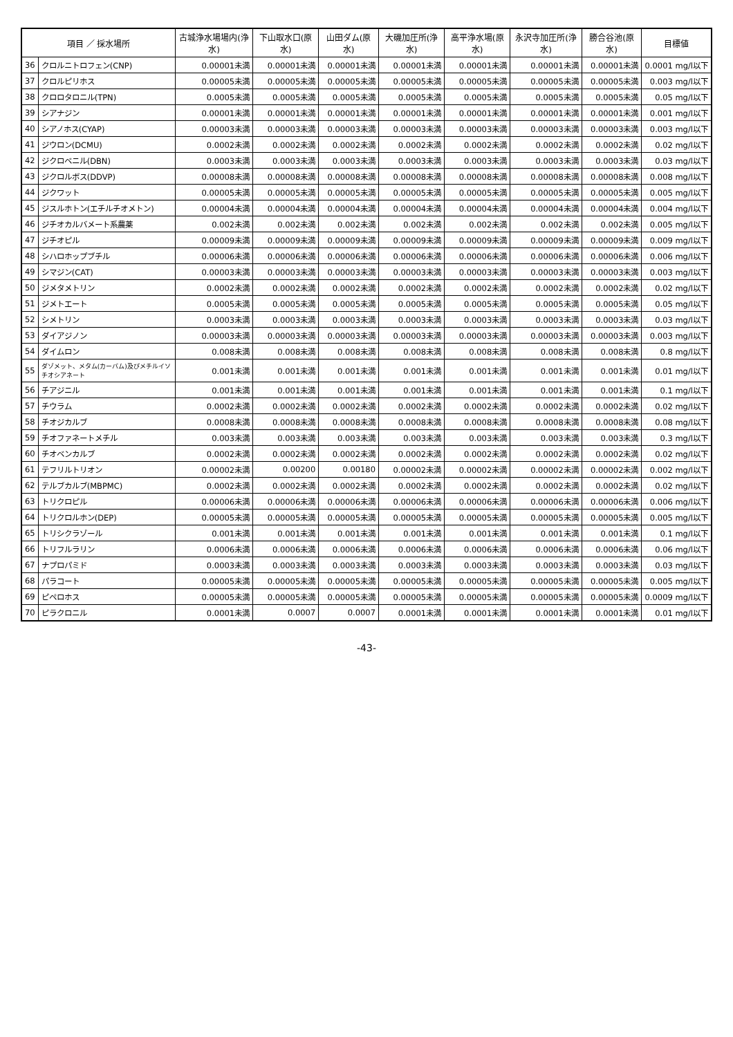| 項目 ／ 採水場所 | | 古城浄水場場内(浄水) | 下山取水口(原水) | 山田ダム(原水) | 大磯加圧所(浄水) | 高平浄水場(原水) | 永沢寺加圧所(浄水) | 勝合谷池(原水) | 目標値 |
| --- | --- | --- | --- | --- | --- | --- | --- | --- | --- |
| 36 | クロルニトロフェン(CNP) | 0.00001未満 | 0.00001未満 | 0.00001未満 | 0.00001未満 | 0.00001未満 | 0.00001未満 | 0.00001未満 | 0.0001 mg/l以下 |
| 37 | クロルピリホス | 0.00005未満 | 0.00005未満 | 0.00005未満 | 0.00005未満 | 0.00005未満 | 0.00005未満 | 0.00005未満 | 0.003 mg/l以下 |
| 38 | クロロタロニル(TPN) | 0.0005未満 | 0.0005未満 | 0.0005未満 | 0.0005未満 | 0.0005未満 | 0.0005未満 | 0.0005未満 | 0.05 mg/l以下 |
| 39 | シアナジン | 0.00001未満 | 0.00001未満 | 0.00001未満 | 0.00001未満 | 0.00001未満 | 0.00001未満 | 0.00001未満 | 0.001 mg/l以下 |
| 40 | シアノホス(CYAP) | 0.00003未満 | 0.00003未満 | 0.00003未満 | 0.00003未満 | 0.00003未満 | 0.00003未満 | 0.00003未満 | 0.003 mg/l以下 |
| 41 | ジウロン(DCMU) | 0.0002未満 | 0.0002未満 | 0.0002未満 | 0.0002未満 | 0.0002未満 | 0.0002未満 | 0.0002未満 | 0.02 mg/l以下 |
| 42 | ジクロベニル(DBN) | 0.0003未満 | 0.0003未満 | 0.0003未満 | 0.0003未満 | 0.0003未満 | 0.0003未満 | 0.0003未満 | 0.03 mg/l以下 |
| 43 | ジクロルボス(DDVP) | 0.00008未満 | 0.00008未満 | 0.00008未満 | 0.00008未満 | 0.00008未満 | 0.00008未満 | 0.00008未満 | 0.008 mg/l以下 |
| 44 | ジクワット | 0.00005未満 | 0.00005未満 | 0.00005未満 | 0.00005未満 | 0.00005未満 | 0.00005未満 | 0.00005未満 | 0.005 mg/l以下 |
| 45 | ジスルホトン(エチルチオメトン) | 0.00004未満 | 0.00004未満 | 0.00004未満 | 0.00004未満 | 0.00004未満 | 0.00004未満 | 0.00004未満 | 0.004 mg/l以下 |
| 46 | ジチオカルバメート系農薬 | 0.002未満 | 0.002未満 | 0.002未満 | 0.002未満 | 0.002未満 | 0.002未満 | 0.002未満 | 0.005 mg/l以下 |
| 47 | ジチオピル | 0.00009未満 | 0.00009未満 | 0.00009未満 | 0.00009未満 | 0.00009未満 | 0.00009未満 | 0.00009未満 | 0.009 mg/l以下 |
| 48 | シハロホップブチル | 0.00006未満 | 0.00006未満 | 0.00006未満 | 0.00006未満 | 0.00006未満 | 0.00006未満 | 0.00006未満 | 0.006 mg/l以下 |
| 49 | シマジン(CAT) | 0.00003未満 | 0.00003未満 | 0.00003未満 | 0.00003未満 | 0.00003未満 | 0.00003未満 | 0.00003未満 | 0.003 mg/l以下 |
| 50 | ジメタメトリン | 0.0002未満 | 0.0002未満 | 0.0002未満 | 0.0002未満 | 0.0002未満 | 0.0002未満 | 0.0002未満 | 0.02 mg/l以下 |
| 51 | ジメトエート | 0.0005未満 | 0.0005未満 | 0.0005未満 | 0.0005未満 | 0.0005未満 | 0.0005未満 | 0.0005未満 | 0.05 mg/l以下 |
| 52 | シメトリン | 0.0003未満 | 0.0003未満 | 0.0003未満 | 0.0003未満 | 0.0003未満 | 0.0003未満 | 0.0003未満 | 0.03 mg/l以下 |
| 53 | ダイアジノン | 0.00003未満 | 0.00003未満 | 0.00003未満 | 0.00003未満 | 0.00003未満 | 0.00003未満 | 0.00003未満 | 0.003 mg/l以下 |
| 54 | ダイムロン | 0.008未満 | 0.008未満 | 0.008未満 | 0.008未満 | 0.008未満 | 0.008未満 | 0.008未満 | 0.8 mg/l以下 |
| 55 | ダゾメット、メタム(カーバム)及びメチルイソチオシアネート | 0.001未満 | 0.001未満 | 0.001未満 | 0.001未満 | 0.001未満 | 0.001未満 | 0.001未満 | 0.01 mg/l以下 |
| 56 | チアジニル | 0.001未満 | 0.001未満 | 0.001未満 | 0.001未満 | 0.001未満 | 0.001未満 | 0.001未満 | 0.1 mg/l以下 |
| 57 | チウラム | 0.0002未満 | 0.0002未満 | 0.0002未満 | 0.0002未満 | 0.0002未満 | 0.0002未満 | 0.0002未満 | 0.02 mg/l以下 |
| 58 | チオジカルブ | 0.0008未満 | 0.0008未満 | 0.0008未満 | 0.0008未満 | 0.0008未満 | 0.0008未満 | 0.0008未満 | 0.08 mg/l以下 |
| 59 | チオファネートメチル | 0.003未満 | 0.003未満 | 0.003未満 | 0.003未満 | 0.003未満 | 0.003未満 | 0.003未満 | 0.3 mg/l以下 |
| 60 | チオベンカルブ | 0.0002未満 | 0.0002未満 | 0.0002未満 | 0.0002未満 | 0.0002未満 | 0.0002未満 | 0.0002未満 | 0.02 mg/l以下 |
| 61 | テフリルトリオン | 0.00002未満 | 0.00200 | 0.00180 | 0.00002未満 | 0.00002未満 | 0.00002未満 | 0.00002未満 | 0.002 mg/l以下 |
| 62 | テルブカルブ(MBPMC) | 0.0002未満 | 0.0002未満 | 0.0002未満 | 0.0002未満 | 0.0002未満 | 0.0002未満 | 0.0002未満 | 0.02 mg/l以下 |
| 63 | トリクロピル | 0.00006未満 | 0.00006未満 | 0.00006未満 | 0.00006未満 | 0.00006未満 | 0.00006未満 | 0.00006未満 | 0.006 mg/l以下 |
| 64 | トリクロルホン(DEP) | 0.00005未満 | 0.00005未満 | 0.00005未満 | 0.00005未満 | 0.00005未満 | 0.00005未満 | 0.00005未満 | 0.005 mg/l以下 |
| 65 | トリシクラゾール | 0.001未満 | 0.001未満 | 0.001未満 | 0.001未満 | 0.001未満 | 0.001未満 | 0.001未満 | 0.1 mg/l以下 |
| 66 | トリフルラリン | 0.0006未満 | 0.0006未満 | 0.0006未満 | 0.0006未満 | 0.0006未満 | 0.0006未満 | 0.0006未満 | 0.06 mg/l以下 |
| 67 | ナプロパミド | 0.0003未満 | 0.0003未満 | 0.0003未満 | 0.0003未満 | 0.0003未満 | 0.0003未満 | 0.0003未満 | 0.03 mg/l以下 |
| 68 | パラコート | 0.00005未満 | 0.00005未満 | 0.00005未満 | 0.00005未満 | 0.00005未満 | 0.00005未満 | 0.00005未満 | 0.005 mg/l以下 |
| 69 | ピペロホス | 0.00005未満 | 0.00005未満 | 0.00005未満 | 0.00005未満 | 0.00005未満 | 0.00005未満 | 0.00005未満 | 0.0009 mg/l以下 |
| 70 | ピラクロニル | 0.0001未満 | 0.0007 | 0.0007 | 0.0001未満 | 0.0001未満 | 0.0001未満 | 0.0001未満 | 0.01 mg/l以下 |
-43-